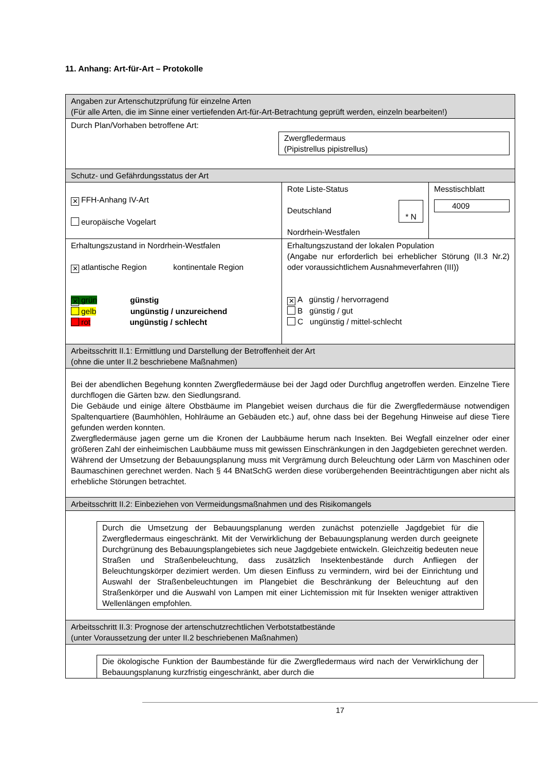11. Anhang: Art-für-Art – Protokolle
| Angaben zur Artenschutzprüfung für einzelne Arten (Für alle Arten, die im Sinne einer vertiefenden Art-für-Art-Betrachtung geprüft werden, einzeln bearbeiten!) | | |
| Durch Plan/Vorhaben betroffene Art: Zwergfledermaus (Pipistrellus pipistrellus) | | |
| Schutz- und Gefährdungsstatus der Art | | |
| ✕ FFH-Anhang IV-Art europäische Vogelart | Rote Liste-Status Deutschland * N Nordrhein-Westfalen | Messtischblatt 4009 |
| Erhaltungszustand in Nordrhein-Westfalen ✕ atlantische Region kontinentale Region ✕ grün günstig gelb ungünstig / unzureichend rot ungünstig / schlecht | Erhaltungszustand der lokalen Population (Angabe nur erforderlich bei erheblicher Störung (II.3 Nr.2) oder voraussichtlichem Ausnahmeverfahren (III)) ✕ A günstig / hervorragend B günstig / gut C ungünstig / mittel-schlecht | |
| Arbeitsschritt II.1: Ermittlung und Darstellung der Betroffenheit der Art (ohne die unter II.2 beschriebene Maßnahmen) | | |
| Bei der abendlichen Begehung konnten Zwergfledermäuse bei der Jagd oder Durchflug angetroffen werden. Einzelne Tiere durchflogen die Gärten bzw. den Siedlungsrand. Die Gebäude und einige ältere Obstbäume im Plangebiet weisen durchaus die für die Zwergfledermäuse notwendigen Spaltenquartiere (Baumhöhlen, Hohlräume an Gebäuden etc.) auf, ohne dass bei der Begehung Hinweise auf diese Tiere gefunden werden konnten. Zwergfledermäuse jagen gerne um die Kronen der Laubbäume herum nach Insekten. Bei Wegfall einzelner oder einer größeren Zahl der einheimischen Laubbäume muss mit gewissen Einschränkungen in den Jagdgebieten gerechnet werden. Während der Umsetzung der Bebauungsplanung muss mit Vergrämung durch Beleuchtung oder Lärm von Maschinen oder Baumaschinen gerechnet werden. Nach § 44 BNatSchG werden diese vorübergehenden Beeinträchtigungen aber nicht als erhebliche Störungen betrachtet. | | |
| Arbeitsschritt II.2: Einbeziehen von Vermeidungsmaßnahmen und des Risikomangels | | |
| Durch die Umsetzung der Bebauungsplanung werden zunächst potenzielle Jagdgebiet für die Zwergfledermaus eingeschränkt. Mit der Verwirklichung der Bebauungsplanung werden durch geeignete Durchgrünung des Bebauungsplangebietes sich neue Jagdgebiete entwickeln. Gleichzeitig bedeuten neue Straßen und Straßenbeleuchtung, dass zusätzlich Insektenbestände durch Anfliegen der Beleuchtungskörper dezimiert werden. Um diesen Einfluss zu vermindern, wird bei der Einrichtung und Auswahl der Straßenbeleuchtungen im Plangebiet die Beschränkung der Beleuchtung auf den Straßenkörper und die Auswahl von Lampen mit einer Lichtemission mit für Insekten weniger attraktiven Wellenlängen empfohlen. | | |
| Arbeitsschritt II.3: Prognose der artenschutzrechtlichen Verbotstatbestände (unter Voraussetzung der unter II.2 beschriebenen Maßnahmen) | | |
| Die ökologische Funktion der Baumbestände für die Zwergfledermaus wird nach der Verwirklichung der Bebauungsplanung kurzfristig eingeschränkt, aber durch die | | |
17